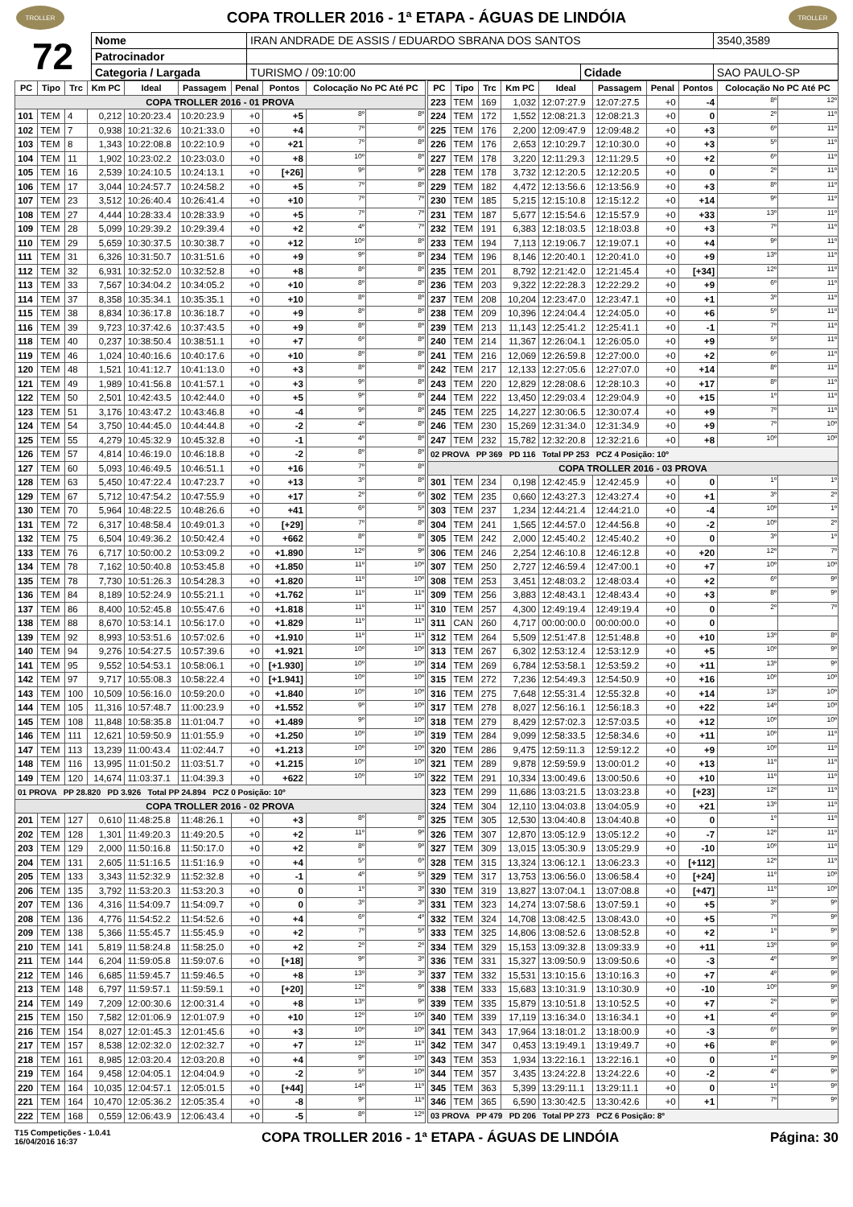TROLLER
COPA TROLLER 2016 - 1ª ETAPA - ÁGUAS DE LINDÓIA
TROLLER
72
| Nome | IRAN ANDRADE DE ASSIS / EDUARDO SBRANA DOS SANTOS | | | 3540,3589 |
| Patrocinador | | | | |
| Categoria / Largada | TURISMO / 09:10:00 | Cidade | SAO PAULO-SP | |
| PC | Tipo | Trc | Km PC | Ideal | Passagem | Penal | Pontos | Colocação No PC Até PC | |
| --- | --- | --- | --- | --- | --- | --- | --- | --- | --- |
| COPA TROLLER 2016 - 01 PROVA | | | | | | | | | |
| 101 | TEM | 4 | 0,212 | 10:20:23.4 | 10:20:23.9 | +0 | +5 | 8º | 8º |
| 102 | TEM | 7 | 0,938 | 10:21:32.6 | 10:21:33.0 | +0 | +4 | 7º | 6º |
| 103 | TEM | 8 | 1,343 | 10:22:08.8 | 10:22:10.9 | +0 | +21 | 7º | 8º |
| 104 | TEM | 11 | 1,902 | 10:23:02.2 | 10:23:03.0 | +0 | +8 | 10º | 8º |
| 105 | TEM | 16 | 2,539 | 10:24:10.5 | 10:24:13.1 | +0 | [+26] | 9º | 9º |
| 106 | TEM | 17 | 3,044 | 10:24:57.7 | 10:24:58.2 | +0 | +5 | 7º | 8º |
| 107 | TEM | 23 | 3,512 | 10:26:40.4 | 10:26:41.4 | +0 | +10 | 7º | 7º |
| 108 | TEM | 27 | 4,444 | 10:28:33.4 | 10:28:33.9 | +0 | +5 | 7º | 7º |
| 109 | TEM | 28 | 5,099 | 10:29:39.2 | 10:29:39.4 | +0 | +2 | 4º | 7º |
| 110 | TEM | 29 | 5,659 | 10:30:37.5 | 10:30:38.7 | +0 | +12 | 10º | 8º |
| 111 | TEM | 31 | 6,326 | 10:31:50.7 | 10:31:51.6 | +0 | +9 | 9º | 8º |
| 112 | TEM | 32 | 6,931 | 10:32:52.0 | 10:32:52.8 | +0 | +8 | 8º | 8º |
| 113 | TEM | 33 | 7,567 | 10:34:04.2 | 10:34:05.2 | +0 | +10 | 8º | 8º |
| 114 | TEM | 37 | 8,358 | 10:35:34.1 | 10:35:35.1 | +0 | +10 | 8º | 8º |
| 115 | TEM | 38 | 8,834 | 10:36:17.8 | 10:36:18.7 | +0 | +9 | 8º | 8º |
| 116 | TEM | 39 | 9,723 | 10:37:42.6 | 10:37:43.5 | +0 | +9 | 8º | 8º |
| 118 | TEM | 40 | 0,237 | 10:38:50.4 | 10:38:51.1 | +0 | +7 | 6º | 8º |
| 119 | TEM | 46 | 1,024 | 10:40:16.6 | 10:40:17.6 | +0 | +10 | 8º | 8º |
| 120 | TEM | 48 | 1,521 | 10:41:12.7 | 10:41:13.0 | +0 | +3 | 8º | 8º |
| 121 | TEM | 49 | 1,989 | 10:41:56.8 | 10:41:57.1 | +0 | +3 | 9º | 8º |
| 122 | TEM | 50 | 2,501 | 10:42:43.5 | 10:42:44.0 | +0 | +5 | 9º | 8º |
| 123 | TEM | 51 | 3,176 | 10:43:47.2 | 10:43:46.8 | +0 | -4 | 9º | 8º |
| 124 | TEM | 54 | 3,750 | 10:44:45.0 | 10:44:44.8 | +0 | -2 | 4º | 8º |
| 125 | TEM | 55 | 4,279 | 10:45:32.9 | 10:45:32.8 | +0 | -1 | 4º | 8º |
| 126 | TEM | 57 | 4,814 | 10:46:19.0 | 10:46:18.8 | +0 | -2 | 8º | 8º |
| 127 | TEM | 60 | 5,093 | 10:46:49.5 | 10:46:51.1 | +0 | +16 | 7º | 8º |
| 128 | TEM | 63 | 5,450 | 10:47:22.4 | 10:47:23.7 | +0 | +13 | 3º | 8º |
| 129 | TEM | 67 | 5,712 | 10:47:54.2 | 10:47:55.9 | +0 | +17 | 2º | 6º |
| 130 | TEM | 70 | 5,964 | 10:48:22.5 | 10:48:26.6 | +0 | +41 | 6º | 5º |
| 131 | TEM | 72 | 6,317 | 10:48:58.4 | 10:49:01.3 | +0 | [+29] | 7º | 8º |
| 132 | TEM | 75 | 6,504 | 10:49:36.2 | 10:50:42.4 | +0 | +662 | 8º | 8º |
| 133 | TEM | 76 | 6,717 | 10:50:00.2 | 10:53:09.2 | +0 | +1.890 | 12º | 9º |
| 134 | TEM | 78 | 7,162 | 10:50:40.8 | 10:53:45.8 | +0 | +1.850 | 11º | 10º |
| 135 | TEM | 78 | 7,730 | 10:51:26.3 | 10:54:28.3 | +0 | +1.820 | 11º | 10º |
| 136 | TEM | 84 | 8,189 | 10:52:24.9 | 10:55:21.1 | +0 | +1.762 | 11º | 11º |
| 137 | TEM | 86 | 8,400 | 10:52:45.8 | 10:55:47.6 | +0 | +1.818 | 11º | 11º |
| 138 | TEM | 88 | 8,670 | 10:53:14.1 | 10:56:17.0 | +0 | +1.829 | 11º | 11º |
| 139 | TEM | 92 | 8,993 | 10:53:51.6 | 10:57:02.6 | +0 | +1.910 | 11º | 11º |
| 140 | TEM | 94 | 9,276 | 10:54:27.5 | 10:57:39.6 | +0 | +1.921 | 10º | 10º |
| 141 | TEM | 95 | 9,552 | 10:54:53.1 | 10:58:06.1 | +0 | [+1.930] | 10º | 10º |
| 142 | TEM | 97 | 9,717 | 10:55:08.3 | 10:58:22.4 | +0 | [+1.941] | 10º | 10º |
| 143 | TEM | 100 | 10,509 | 10:56:16.0 | 10:59:20.0 | +0 | +1.840 | 10º | 10º |
| 144 | TEM | 105 | 11,316 | 10:57:48.7 | 11:00:23.9 | +0 | +1.552 | 9º | 10º |
| 145 | TEM | 108 | 11,848 | 10:58:35.8 | 11:01:04.7 | +0 | +1.489 | 9º | 10º |
| 146 | TEM | 111 | 12,621 | 10:59:50.9 | 11:01:55.9 | +0 | +1.250 | 10º | 10º |
| 147 | TEM | 113 | 13,239 | 11:00:43.4 | 11:02:44.7 | +0 | +1.213 | 10º | 10º |
| 148 | TEM | 116 | 13,995 | 11:01:50.2 | 11:03:51.7 | +0 | +1.215 | 10º | 10º |
| 149 | TEM | 120 | 14,674 | 11:03:37.1 | 11:04:39.3 | +0 | +622 | 10º | 10º |
| 01 PROVA PP 28.820 PD 3.926 Total PP 24.894 PCZ 0 Posição: 10º | | | | | | | | | |
| COPA TROLLER 2016 - 02 PROVA | | | | | | | | | |
| 201 | TEM | 127 | 0,610 | 11:48:25.8 | 11:48:26.1 | +0 | +3 | 8º | 8º |
| 202 | TEM | 128 | 1,301 | 11:49:20.3 | 11:49:20.5 | +0 | +2 | 11º | 9º |
| 203 | TEM | 129 | 2,000 | 11:50:16.8 | 11:50:17.0 | +0 | +2 | 8º | 9º |
| 204 | TEM | 131 | 2,605 | 11:51:16.5 | 11:51:16.9 | +0 | +4 | 5º | 6º |
| 205 | TEM | 133 | 3,343 | 11:52:32.9 | 11:52:32.8 | +0 | -1 | 4º | 5º |
| 206 | TEM | 135 | 3,792 | 11:53:20.3 | 11:53:20.3 | +0 | 0 | 1º | 3º |
| 207 | TEM | 136 | 4,316 | 11:54:09.7 | 11:54:09.7 | +0 | 0 | 3º | 3º |
| 208 | TEM | 136 | 4,776 | 11:54:52.2 | 11:54:52.6 | +0 | +4 | 6º | 4º |
| 209 | TEM | 138 | 5,366 | 11:55:45.7 | 11:55:45.9 | +0 | +2 | 7º | 5º |
| 210 | TEM | 141 | 5,819 | 11:58:24.8 | 11:58:25.0 | +0 | +2 | 2º | 2º |
| 211 | TEM | 144 | 6,204 | 11:59:05.8 | 11:59:07.6 | +0 | [+18] | 9º | 3º |
| 212 | TEM | 146 | 6,685 | 11:59:45.7 | 11:59:46.5 | +0 | +8 | 13º | 3º |
| 213 | TEM | 148 | 6,797 | 11:59:57.1 | 11:59:59.1 | +0 | [+20] | 12º | 9º |
| 214 | TEM | 149 | 7,209 | 12:00:30.6 | 12:00:31.4 | +0 | +8 | 13º | 9º |
| 215 | TEM | 150 | 7,582 | 12:01:06.9 | 12:01:07.9 | +0 | +10 | 12º | 10º |
| 216 | TEM | 154 | 8,027 | 12:01:45.3 | 12:01:45.6 | +0 | +3 | 10º | 10º |
| 217 | TEM | 157 | 8,538 | 12:02:32.0 | 12:02:32.7 | +0 | +7 | 12º | 11º |
| 218 | TEM | 161 | 8,985 | 12:03:20.4 | 12:03:20.8 | +0 | +4 | 9º | 10º |
| 219 | TEM | 164 | 9,458 | 12:04:05.1 | 12:04:04.9 | +0 | -2 | 5º | 10º |
| 220 | TEM | 164 | 10,035 | 12:04:57.1 | 12:05:01.5 | +0 | [+44] | 14º | 11º |
| 221 | TEM | 164 | 10,470 | 12:05:36.2 | 12:05:35.4 | +0 | -8 | 9º | 11º |
| 222 | TEM | 168 | 0,559 | 12:06:43.9 | 12:06:43.4 | +0 | -5 | 8º | 12º |
| PC | Tipo | Trc | Km PC | Ideal | Passagem | Penal | Pontos | Colocação No PC Até PC | |
| --- | --- | --- | --- | --- | --- | --- | --- | --- | --- |
| 223 | TEM | 169 | 1,032 | 12:07:27.9 | 12:07:27.5 | +0 | -4 | 8º | 12º |
| 224 | TEM | 172 | 1,552 | 12:08:21.3 | 12:08:21.3 | +0 | 0 | 2º | 11º |
| 225 | TEM | 176 | 2,200 | 12:09:47.9 | 12:09:48.2 | +0 | +3 | 6º | 11º |
| 226 | TEM | 176 | 2,653 | 12:10:29.7 | 12:10:30.0 | +0 | +3 | 5º | 11º |
| 227 | TEM | 178 | 3,220 | 12:11:29.3 | 12:11:29.5 | +0 | +2 | 6º | 11º |
| 228 | TEM | 178 | 3,732 | 12:12:20.5 | 12:12:20.5 | +0 | 0 | 2º | 11º |
| 229 | TEM | 182 | 4,472 | 12:13:56.6 | 12:13:56.9 | +0 | +3 | 8º | 11º |
| 230 | TEM | 185 | 5,215 | 12:15:10.8 | 12:15:12.2 | +0 | +14 | 9º | 11º |
| 231 | TEM | 187 | 5,677 | 12:15:54.6 | 12:15:57.9 | +0 | +33 | 13º | 11º |
| 232 | TEM | 191 | 6,383 | 12:18:03.5 | 12:18:03.8 | +0 | +3 | 7º | 11º |
| 233 | TEM | 194 | 7,113 | 12:19:06.7 | 12:19:07.1 | +0 | +4 | 9º | 11º |
| 234 | TEM | 196 | 8,146 | 12:20:40.1 | 12:20:41.0 | +0 | +9 | 13º | 11º |
| 235 | TEM | 201 | 8,792 | 12:21:42.0 | 12:21:45.4 | +0 | [+34] | 12º | 11º |
| 236 | TEM | 203 | 9,322 | 12:22:28.3 | 12:22:29.2 | +0 | +9 | 6º | 11º |
| 237 | TEM | 208 | 10,204 | 12:23:47.0 | 12:23:47.1 | +0 | +1 | 3º | 11º |
| 238 | TEM | 209 | 10,396 | 12:24:04.4 | 12:24:05.0 | +0 | +6 | 5º | 11º |
| 239 | TEM | 213 | 11,143 | 12:25:41.2 | 12:25:41.1 | +0 | -1 | 7º | 11º |
| 240 | TEM | 214 | 11,367 | 12:26:04.1 | 12:26:05.0 | +0 | +9 | 5º | 11º |
| 241 | TEM | 216 | 12,069 | 12:26:59.8 | 12:27:00.0 | +0 | +2 | 6º | 11º |
| 242 | TEM | 217 | 12,133 | 12:27:05.6 | 12:27:07.0 | +0 | +14 | 8º | 11º |
| 243 | TEM | 220 | 12,829 | 12:28:08.6 | 12:28:10.3 | +0 | +17 | 8º | 11º |
| 244 | TEM | 222 | 13,450 | 12:29:03.4 | 12:29:04.9 | +0 | +15 | 1º | 11º |
| 245 | TEM | 225 | 14,227 | 12:30:06.5 | 12:30:07.4 | +0 | +9 | 7º | 11º |
| 246 | TEM | 230 | 15,269 | 12:31:34.0 | 12:31:34.9 | +0 | +9 | 7º | 10º |
| 247 | TEM | 232 | 15,782 | 12:32:20.8 | 12:32:21.6 | +0 | +8 | 10º | 10º |
| 02 PROVA PP 369 PD 116 Total PP 253 PCZ 4 Posição: 10º | | | | | | | | | |
| COPA TROLLER 2016 - 03 PROVA | | | | | | | | | |
| 301 | TEM | 234 | 0,198 | 12:42:45.9 | 12:42:45.9 | +0 | 0 | 1º | 1º |
| 302 | TEM | 235 | 0,660 | 12:43:27.3 | 12:43:27.4 | +0 | +1 | 3º | 2º |
| 303 | TEM | 237 | 1,234 | 12:44:21.4 | 12:44:21.0 | +0 | -4 | 10º | 1º |
| 304 | TEM | 241 | 1,565 | 12:44:57.0 | 12:44:56.8 | +0 | -2 | 10º | 2º |
| 305 | TEM | 242 | 2,000 | 12:45:40.2 | 12:45:40.2 | +0 | 0 | 3º | 1º |
| 306 | TEM | 246 | 2,254 | 12:46:10.8 | 12:46:12.8 | +0 | +20 | 12º | 7º |
| 307 | TEM | 250 | 2,727 | 12:46:59.4 | 12:47:00.1 | +0 | +7 | 10º | 10º |
| 308 | TEM | 253 | 3,451 | 12:48:03.2 | 12:48:03.4 | +0 | +2 | 6º | 9º |
| 309 | TEM | 256 | 3,883 | 12:48:43.1 | 12:48:43.4 | +0 | +3 | 8º | 9º |
| 310 | TEM | 257 | 4,300 | 12:49:19.4 | 12:49:19.4 | +0 | 0 | 2º | 7º |
| 311 | CAN | 260 | 4,717 | 00:00:00.0 | 00:00:00.0 | +0 | 0 | | |
| 312 | TEM | 264 | 5,509 | 12:51:47.8 | 12:51:48.8 | +0 | +10 | 13º | 8º |
| 313 | TEM | 267 | 6,302 | 12:53:12.4 | 12:53:12.9 | +0 | +5 | 10º | 9º |
| 314 | TEM | 269 | 6,784 | 12:53:58.1 | 12:53:59.2 | +0 | +11 | 13º | 9º |
| 315 | TEM | 272 | 7,236 | 12:54:49.3 | 12:54:50.9 | +0 | +16 | 10º | 10º |
| 316 | TEM | 275 | 7,648 | 12:55:31.4 | 12:55:32.8 | +0 | +14 | 13º | 10º |
| 317 | TEM | 278 | 8,027 | 12:56:16.1 | 12:56:18.3 | +0 | +22 | 14º | 10º |
| 318 | TEM | 279 | 8,429 | 12:57:02.3 | 12:57:03.5 | +0 | +12 | 10º | 10º |
| 319 | TEM | 284 | 9,099 | 12:58:33.5 | 12:58:34.6 | +0 | +11 | 10º | 11º |
| 320 | TEM | 286 | 9,475 | 12:59:11.3 | 12:59:12.2 | +0 | +9 | 10º | 11º |
| 321 | TEM | 289 | 9,878 | 12:59:59.9 | 13:00:01.2 | +0 | +13 | 11º | 11º |
| 322 | TEM | 291 | 10,334 | 13:00:49.6 | 13:00:50.6 | +0 | +10 | 11º | 11º |
| 323 | TEM | 299 | 11,686 | 13:03:21.5 | 13:03:23.8 | +0 | [+23] | 12º | 11º |
| 324 | TEM | 304 | 12,110 | 13:04:03.8 | 13:04:05.9 | +0 | +21 | 13º | 11º |
| 325 | TEM | 305 | 12,530 | 13:04:40.8 | 13:04:40.8 | +0 | 0 | 1º | 11º |
| 326 | TEM | 307 | 12,870 | 13:05:12.9 | 13:05:12.2 | +0 | -7 | 12º | 11º |
| 327 | TEM | 309 | 13,015 | 13:05:30.9 | 13:05:29.9 | +0 | -10 | 10º | 11º |
| 328 | TEM | 315 | 13,324 | 13:06:12.1 | 13:06:23.3 | +0 | [+112] | 12º | 11º |
| 329 | TEM | 317 | 13,753 | 13:06:56.0 | 13:06:58.4 | +0 | [+24] | 11º | 10º |
| 330 | TEM | 319 | 13,827 | 13:07:04.1 | 13:07:08.8 | +0 | [+47] | 11º | 10º |
| 331 | TEM | 323 | 14,274 | 13:07:58.6 | 13:07:59.1 | +0 | +5 | 3º | 9º |
| 332 | TEM | 324 | 14,708 | 13:08:42.5 | 13:08:43.0 | +0 | +5 | 7º | 9º |
| 333 | TEM | 325 | 14,806 | 13:08:52.6 | 13:08:52.8 | +0 | +2 | 1º | 9º |
| 334 | TEM | 329 | 15,153 | 13:09:32.8 | 13:09:33.9 | +0 | +11 | 13º | 9º |
| 336 | TEM | 331 | 15,327 | 13:09:50.9 | 13:09:50.6 | +0 | -3 | 4º | 9º |
| 337 | TEM | 332 | 15,531 | 13:10:15.6 | 13:10:16.3 | +0 | +7 | 4º | 9º |
| 338 | TEM | 333 | 15,683 | 13:10:31.9 | 13:10:30.9 | +0 | -10 | 10º | 9º |
| 339 | TEM | 335 | 15,879 | 13:10:51.8 | 13:10:52.5 | +0 | +7 | 2º | 9º |
| 340 | TEM | 339 | 17,119 | 13:16:34.0 | 13:16:34.1 | +0 | +1 | 4º | 9º |
| 341 | TEM | 343 | 17,964 | 13:18:01.2 | 13:18:00.9 | +0 | -3 | 6º | 9º |
| 342 | TEM | 347 | 0,453 | 13:19:49.1 | 13:19:49.7 | +0 | +6 | 8º | 9º |
| 343 | TEM | 353 | 1,934 | 13:22:16.1 | 13:22:16.1 | +0 | 0 | 1º | 9º |
| 344 | TEM | 357 | 3,435 | 13:24:22.8 | 13:24:22.6 | +0 | -2 | 4º | 9º |
| 345 | TEM | 363 | 5,399 | 13:29:11.1 | 13:29:11.1 | +0 | 0 | 1º | 9º |
| 346 | TEM | 365 | 6,590 | 13:30:42.5 | 13:30:42.6 | +0 | +1 | 7º | 9º |
| 03 PROVA PP 479 PD 206 Total PP 273 PCZ 6 Posição: 8º | | | | | | | | | |
T15 Competições - 1.0.41
16/04/2016 16:37
COPA TROLLER 2016 - 1ª ETAPA - ÁGUAS DE LINDÓIA
Página: 30